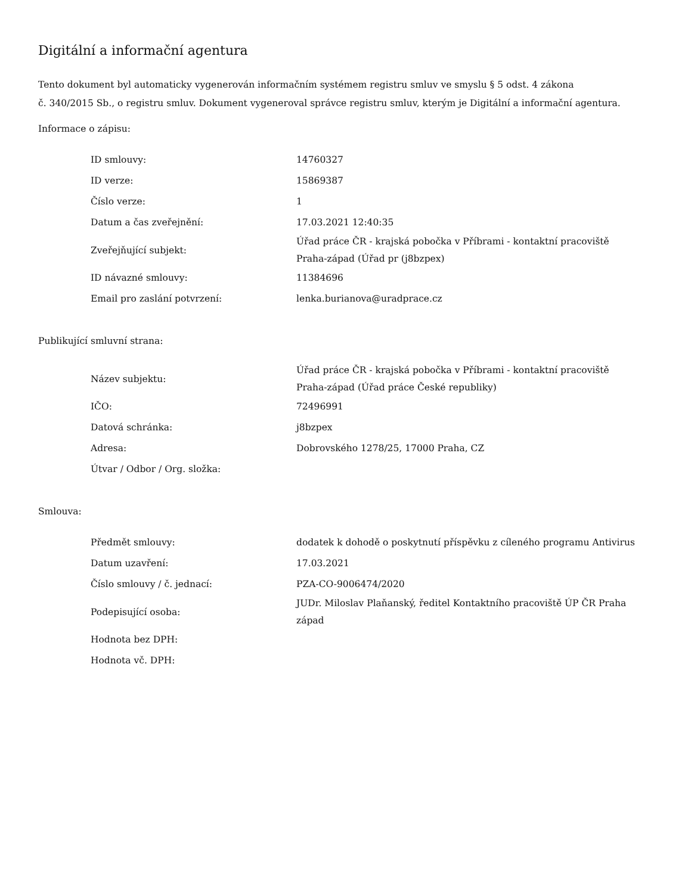Digitální a informační agentura
Tento dokument byl automaticky vygenerován informačním systémem registru smluv ve smyslu § 5 odst. 4 zákona
č. 340/2015 Sb., o registru smluv. Dokument vygeneroval správce registru smluv, kterým je Digitální a informační agentura.
Informace o zápisu:
| ID smlouvy: | 14760327 |
| ID verze: | 15869387 |
| Číslo verze: | 1 |
| Datum a čas zveřejnění: | 17.03.2021 12:40:35 |
| Zveřejňující subjekt: | Úřad práce ČR - krajská pobočka v Příbrami - kontaktní pracoviště Praha-západ (Úřad pr (j8bzpex) |
| ID návazné smlouvy: | 11384696 |
| Email pro zaslání potvrzení: | lenka.burianova@uradprace.cz |
Publikující smluvní strana:
| Název subjektu: | Úřad práce ČR - krajská pobočka v Příbrami - kontaktní pracoviště Praha-západ (Úřad práce České republiky) |
| IČO: | 72496991 |
| Datová schránka: | j8bzpex |
| Adresa: | Dobrovského 1278/25, 17000 Praha, CZ |
| Útvar / Odbor / Org. složka: | |
Smlouva:
| Předmět smlouvy: | dodatek k dohodě o poskytnutí příspěvku z cíleného programu Antivirus |
| Datum uzavření: | 17.03.2021 |
| Číslo smlouvy / č. jednací: | PZA-CO-9006474/2020 |
| Podepisující osoba: | JUDr. Miloslav Plaňanský, ředitel Kontaktního pracoviště ÚP ČR Praha západ |
| Hodnota bez DPH: | |
| Hodnota vč. DPH: | |